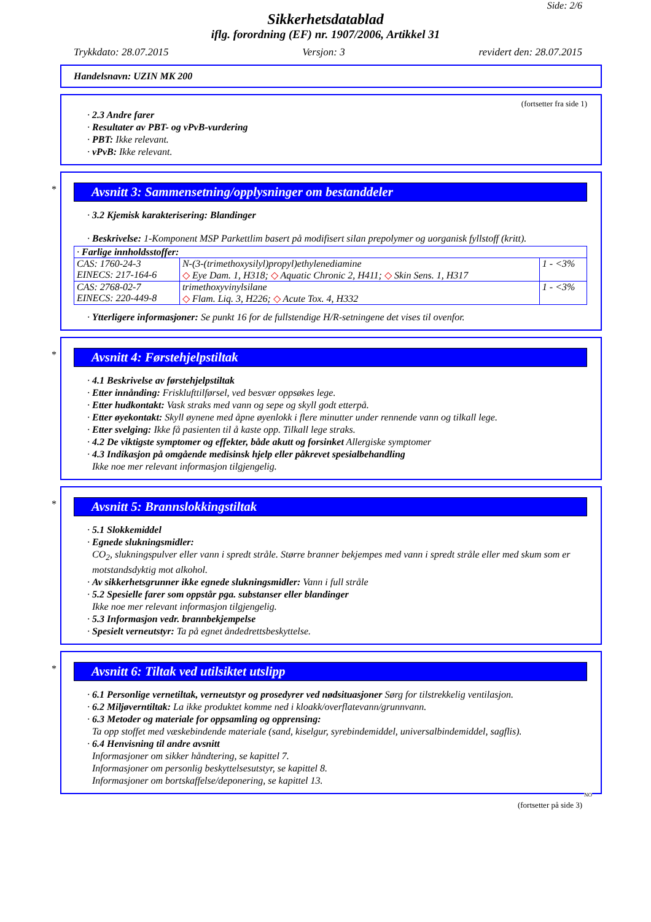Side: 2/6
Sikkerhetsdatablad
iflg. forordning (EF) nr. 1907/2006, Artikkel 31
Trykkdato: 28.07.2015 Versjon: 3 revidert den: 28.07.2015
Handelsnavn: UZIN MK 200
(fortsetter fra side 1)
· 2.3 Andre farer
· Resultater av PBT- og vPvB-vurdering
· PBT: Ikke relevant.
· vPvB: Ikke relevant.
*
Avsnitt 3: Sammensetning/opplysninger om bestanddeler
· 3.2 Kjemisk karakterisering: Blandinger
· Beskrivelse: 1-Komponent MSP Parkettlim basert på modifisert silan prepolymer og uorganisk fyllstoff (kritt).
| · Farlige innholdsstoffer: | | |
| CAS: 1760-24-3 EINECS: 217-164-6 | N-(3-(trimethoxysilyl)propyl)ethylenediamine ◇ Eye Dam. 1, H318; ◇ Aquatic Chronic 2, H411; ◇ Skin Sens. 1, H317 | 1 - <3% |
| CAS: 2768-02-7 EINECS: 220-449-8 | trimethoxyvinylsilane ◇ Flam. Liq. 3, H226; ◇ Acute Tox. 4, H332 | 1 - <3% |
· Ytterligere informasjoner: Se punkt 16 for de fullstendige H/R-setningene det vises til ovenfor.
*
Avsnitt 4: Førstehjelpstiltak
· 4.1 Beskrivelse av førstehjelpstiltak
· Etter innånding: Frisklufttilførsel, ved besvær oppsøkes lege.
· Etter hudkontakt: Vask straks med vann og sepe og skyll godt etterpå.
· Etter øyekontakt: Skyll øynene med åpne øyenlokk i flere minutter under rennende vann og tilkall lege.
· Etter svelging: Ikke få pasienten til å kaste opp. Tilkall lege straks.
· 4.2 De viktigste symptomer og effekter, både akutt og forsinket Allergiske symptomer
· 4.3 Indikasjon på omgående medisinsk hjelp eller påkrevet spesialbehandling
Ikke noe mer relevant informasjon tilgjengelig.
*
Avsnitt 5: Brannslokkingstiltak
· 5.1 Slokkemiddel
· Egnede slukningsmidler:
CO<sub>2</sub>, slukningspulver eller vann i spredt stråle. Større branner bekjempes med vann i spredt stråle eller med skum som er motstandsdyktig mot alkohol.
· Av sikkerhetsgrunner ikke egnede slukningsmidler: Vann i full stråle
· 5.2 Spesielle farer som oppstår pga. substanser eller blandinger
Ikke noe mer relevant informasjon tilgjengelig.
· 5.3 Informasjon vedr. brannbekjempelse
· Spesielt verneutstyr: Ta på egnet åndedrettsbeskyttelse.
*
Avsnitt 6: Tiltak ved utilsiktet utslipp
· 6.1 Personlige vernetiltak, verneutstyr og prosedyrer ved nødsituasjoner Sørg for tilstrekkelig ventilasjon.
· 6.2 Miljøverntiltak: La ikke produktet komme ned i kloakk/overflatevann/grunnvann.
· 6.3 Metoder og materiale for oppsamling og opprensing:
Ta opp stoffet med væskebindende materiale (sand, kiselgur, syrebindemiddel, universalbindemiddel, sagflis).
· 6.4 Henvisning til andre avsnitt
Informasjoner om sikker håndtering, se kapittel 7.
Informasjoner om personlig beskyttelsesutstyr, se kapittel 8.
Informasjoner om bortskaffelse/deponering, se kapittel 13.
NO
(fortsetter på side 3)